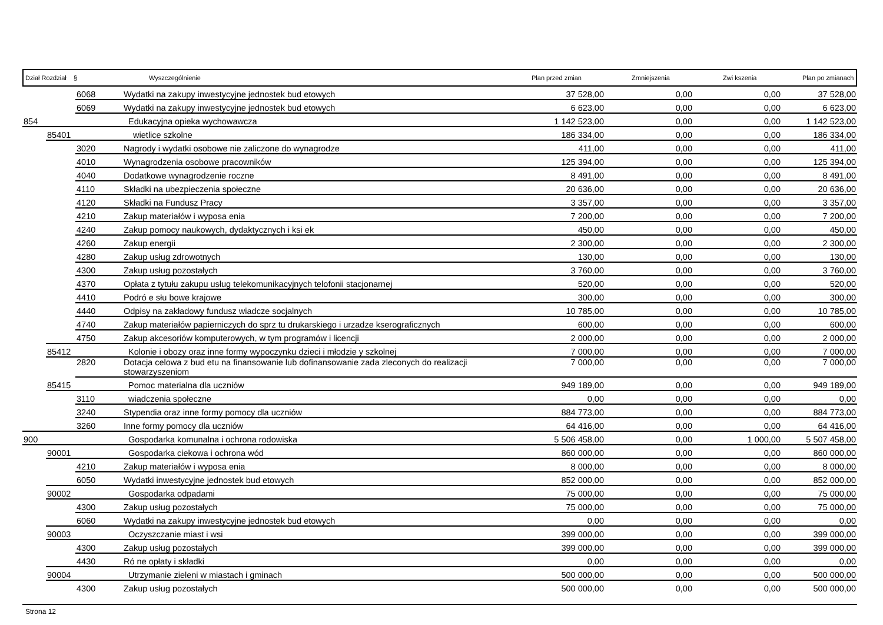Dział Rozdział § Wyszczególnienie Plan przed zmian Zmniejszenia Zwi kszenia Plan po zmianach
| | | 6068 | Wydatki na zakupy inwestycyjne jednostek bud etowych | 37 528,00 | 0,00 | 0,00 | 37 528,00 |
| | | 6069 | Wydatki na zakupy inwestycyjne jednostek bud etowych | 6 623,00 | 0,00 | 0,00 | 6 623,00 |
| 854 | | | Edukacyjna opieka wychowawcza | 1 142 523,00 | 0,00 | 0,00 | 1 142 523,00 |
| | 85401 | | wietlice szkolne | 186 334,00 | 0,00 | 0,00 | 186 334,00 |
| | | 3020 | Nagrody i wydatki osobowe nie zaliczone do wynagrodze | 411,00 | 0,00 | 0,00 | 411,00 |
| | | 4010 | Wynagrodzenia osobowe pracowników | 125 394,00 | 0,00 | 0,00 | 125 394,00 |
| | | 4040 | Dodatkowe wynagrodzenie roczne | 8 491,00 | 0,00 | 0,00 | 8 491,00 |
| | | 4110 | Składki na ubezpieczenia społeczne | 20 636,00 | 0,00 | 0,00 | 20 636,00 |
| | | 4120 | Składki na Fundusz Pracy | 3 357,00 | 0,00 | 0,00 | 3 357,00 |
| | | 4210 | Zakup materiałów i wyposa enia | 7 200,00 | 0,00 | 0,00 | 7 200,00 |
| | | 4240 | Zakup pomocy naukowych, dydaktycznych i ksi ek | 450,00 | 0,00 | 0,00 | 450,00 |
| | | 4260 | Zakup energii | 2 300,00 | 0,00 | 0,00 | 2 300,00 |
| | | 4280 | Zakup usług zdrowotnych | 130,00 | 0,00 | 0,00 | 130,00 |
| | | 4300 | Zakup usług pozostałych | 3 760,00 | 0,00 | 0,00 | 3 760,00 |
| | | 4370 | Opłata z tytułu zakupu usług telekomunikacyjnych telofonii stacjonarnej | 520,00 | 0,00 | 0,00 | 520,00 |
| | | 4410 | Podró e słu bowe krajowe | 300,00 | 0,00 | 0,00 | 300,00 |
| | | 4440 | Odpisy na zakładowy fundusz wiadcze socjalnych | 10 785,00 | 0,00 | 0,00 | 10 785,00 |
| | | 4740 | Zakup materiałów papierniczych do sprz tu drukarskiego i urzadze kserograficznych | 600,00 | 0,00 | 0,00 | 600,00 |
| | | 4750 | Zakup akcesoriów komputerowych, w tym programów i licencji | 2 000,00 | 0,00 | 0,00 | 2 000,00 |
| | 85412 | | Kolonie i obozy oraz inne formy wypoczynku dzieci i młodzie y szkolnej | 7 000,00 | 0,00 | 0,00 | 7 000,00 |
| | | 2820 | Dotacja celowa z bud etu na finansowanie lub dofinansowanie zada zleconych do realizacji stowarzyszeniom | 7 000,00 | 0,00 | 0,00 | 7 000,00 |
| | 85415 | | Pomoc materialna dla uczniów | 949 189,00 | 0,00 | 0,00 | 949 189,00 |
| | | 3110 | wiadczenia społeczne | 0,00 | 0,00 | 0,00 | 0,00 |
| | | 3240 | Stypendia oraz inne formy pomocy dla uczniów | 884 773,00 | 0,00 | 0,00 | 884 773,00 |
| | | 3260 | Inne formy pomocy dla uczniów | 64 416,00 | 0,00 | 0,00 | 64 416,00 |
| 900 | | | Gospodarka komunalna i ochrona rodowiska | 5 506 458,00 | 0,00 | 1 000,00 | 5 507 458,00 |
| | 90001 | | Gospodarka ciekowa i ochrona wód | 860 000,00 | 0,00 | 0,00 | 860 000,00 |
| | | 4210 | Zakup materiałów i wyposa enia | 8 000,00 | 0,00 | 0,00 | 8 000,00 |
| | | 6050 | Wydatki inwestycyjne jednostek bud etowych | 852 000,00 | 0,00 | 0,00 | 852 000,00 |
| | 90002 | | Gospodarka odpadami | 75 000,00 | 0,00 | 0,00 | 75 000,00 |
| | | 4300 | Zakup usług pozostałych | 75 000,00 | 0,00 | 0,00 | 75 000,00 |
| | | 6060 | Wydatki na zakupy inwestycyjne jednostek bud etowych | 0,00 | 0,00 | 0,00 | 0,00 |
| | 90003 | | Oczyszczanie miast i wsi | 399 000,00 | 0,00 | 0,00 | 399 000,00 |
| | | 4300 | Zakup usług pozostałych | 399 000,00 | 0,00 | 0,00 | 399 000,00 |
| | | 4430 | Ró ne opłaty i składki | 0,00 | 0,00 | 0,00 | 0,00 |
| | 90004 | | Utrzymanie zieleni w miastach i gminach | 500 000,00 | 0,00 | 0,00 | 500 000,00 |
| | | 4300 | Zakup usług pozostałych | 500 000,00 | 0,00 | 0,00 | 500 000,00 |
Strona 12